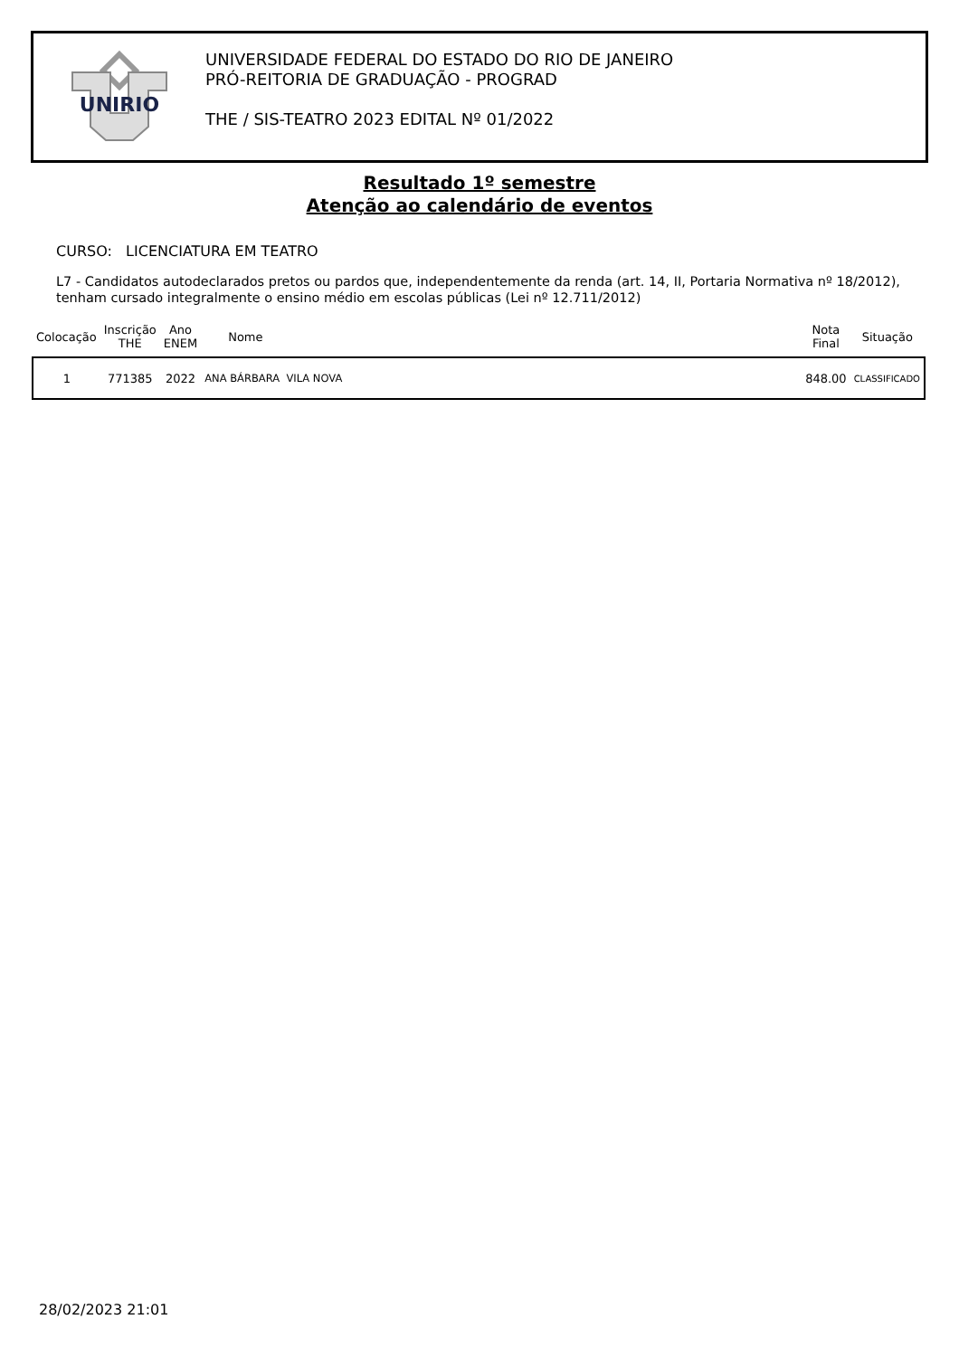UNIRIO
UNIVERSIDADE FEDERAL DO ESTADO DO RIO DE JANEIRO
PRÓ-REITORIA DE GRADUAÇÃO - PROGRAD
THE / SIS-TEATRO 2023 EDITAL Nº 01/2022
Resultado 1º semestre
Atenção ao calendário de eventos
CURSO: LICENCIATURA EM TEATRO
L7 - Candidatos autodeclarados pretos ou pardos que, independentemente da renda (art. 14, II, Portaria Normativa nº 18/2012), tenham cursado integralmente o ensino médio em escolas públicas (Lei nº 12.711/2012)
| Colocação | Inscrição THE | Ano ENEM | Nome | Nota Final | Situação |
| --- | --- | --- | --- | --- | --- |
| 1 | 771385 | 2022 | ANA BÁRBARA VILA NOVA | 848.00 | CLASSIFICADO |
28/02/2023 21:01